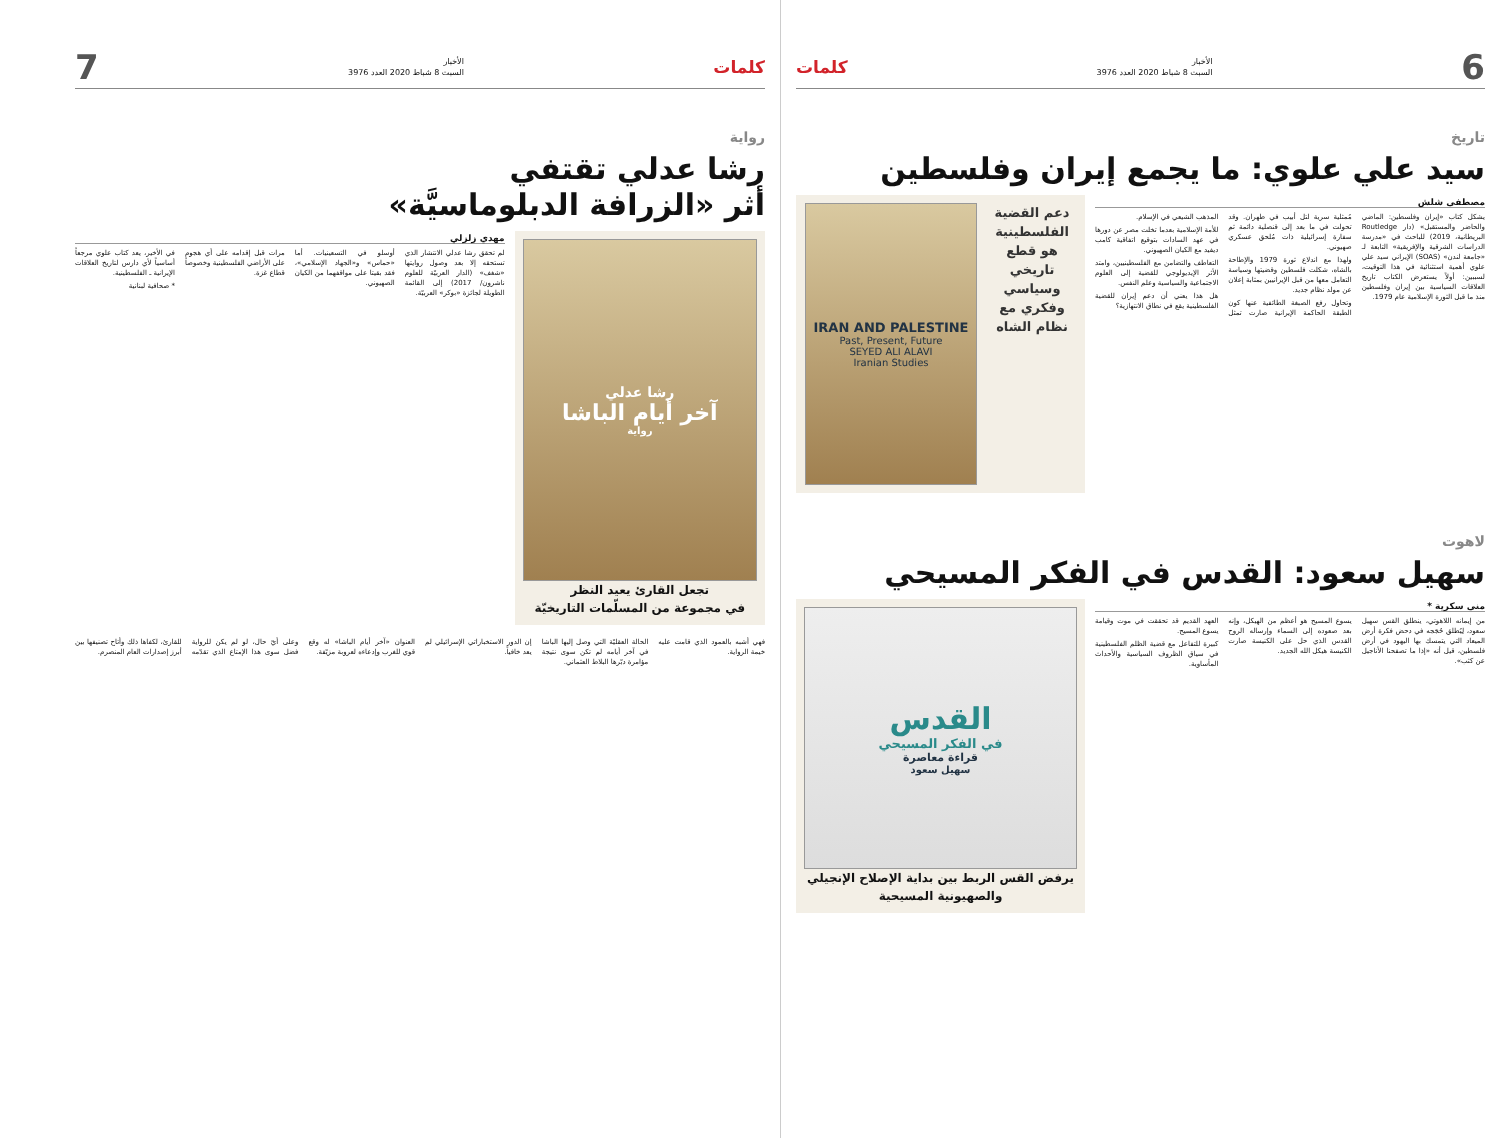6
الأخبار
السبت 8 شباط 2020 العدد 3976
كلمات
تاريخ
سيد علي علوي: ما يجمع إيران وفلسطين
مصطفى شلش
يشكل كتاب «إيران وفلسطين: الماضي والحاضر والمستقبل» (دار Routledge البريطانية، 2019) للباحث في «مدرسة الدراسات الشرقية والإفريقية» التابعة لـ «جامعة لندن» (SOAS) الإيراني سيد علي علوي أهمية استثنائية في هذا التوقيت، لسببين: أولاً يستعرض الكتاب تاريخ العلاقات السياسية بين إيران وفلسطين منذ ما قبل الثورة الإسلامية عام 1979.
مُمثلية سرية لتل أبيب في طهران. وقد تحولت في ما بعد إلى قنصلية دائمة ثم سفارة إسرائيلية ذات مُلحق عسكري صهيوني.
ولهذا مع اندلاع ثورة 1979 والإطاحة بالشاه، شكلت فلسطين وقضيتها وسياسة التعامل معها من قبل الإيرانيين بمثابة إعلان عن مولد نظام جديد.
وتحاول رفع الصبغة الطائفية عنها كون الطبقة الحاكمة الإيرانية صارت تمثل المذهب الشيعي في الإسلام.
للأمة الإسلامية بعدما تخلت مصر عن دورها في عهد السادات بتوقيع اتفاقية كامب ديفيد مع الكيان الصهيوني.
التعاطف والتضامن مع الفلسطينيين، وامتد الأثر الإيديولوجي للقضية إلى العلوم الاجتماعية والسياسية وعلم النفس.
هل هذا يعني أن دعم إيران للقضية الفلسطينية يقع في نطاق الانتهازية؟
دعم القضية الفلسطينية هو قطع تاريخي وسياسي وفكري مع نظام الشاه
IRAN AND PALESTINE
Past, Present, Future
SEYED ALI ALAVI
Iranian Studies
لاهوت
سهيل سعود: القدس في الفكر المسيحي
منى سكرية *
من إيمانه اللاهوتي، ينطلق القس سهيل سعود، لِيُطلق حُجَجه في دحض فكرة أرض الميعاد التي يتمسك بها اليهود في أرض فلسطين، قيل أنه «إذا ما تصفحنا الأناجيل عن كثب».
يسوع المسيح هو أعظم من الهيكل، وإنه بعد صعوده إلى السماء وإرساله الروح القدس الذي حل على الكنيسة صارت الكنيسة هيكل الله الجديد.
العهد القديم قد تحققت في موت وقيامة يسوع المسيح.
كبيرة للتفاعل مع قضية الظلم الفلسطينية في سياق الظروف السياسية والأحداث المأساوية.
القدس
في الفكر المسيحي
قراءة معاصرة
سهيل سعود
يرفض القس الربط بين بداية الإصلاح الإنجيلي والصهيونية المسيحية
كلمات
الأخبار
السبت 8 شباط 2020 العدد 3976
7
رواية
رشا عدلي تقتفي
أثر «الزرافة الدبلوماسيَّة»
رشا عدلي
آخر أيام الباشا
رواية
تجعل القارئ يعيد النظر
في مجموعة من المسلّمات التاريخيّة
مهدي زلزلي
لم تحقق رشا عدلي الانتشار الذي تستحقه إلا بعد وصول روايتها «شغف» (الدار العربيّة للعلوم ناشرون/ 2017) إلى القائمة الطويلة لجائزة «بوكر» العربيّة.
أوسلو في التسعينيات. أما «حماس» و«الجهاد الإسلامي»، فقد بقيتا على مواقفهما من الكيان الصهيوني.
مرات قبل إقدامه على أي هجوم على الأراضي الفلسطينية وخصوصاً قطاع غزة.
في الأخير، يعد كتاب علوي مرجعاً أساسياً لأي دارس لتاريخ العلاقات الإيرانية ـ الفلسطينية.
* صحافية لبنانية
فهي أشبه بالعمود الذي قامت عليه خيمة الرواية.
الحالة العقليّة التي وصل إليها الباشا في آخر أيامه لم تكن سوى نتيجة مؤامرة دبّرها البلاط العثماني.
إن الدور الاستخباراتي الإسرائيلي لم يعد خافياً.
العنوان «آخر أيام الباشا» له وقع قوي للغرب وإدعاءه لعروبة مزيّفة.
وعلى أيّ حال، لو لم يكن للرواية فضل سوى هذا الإمتاع الذي تقدّمه للقارئ، لكفاها ذلك وأتاح تصنيفها بين أبرز إصدارات العام المنصرم.